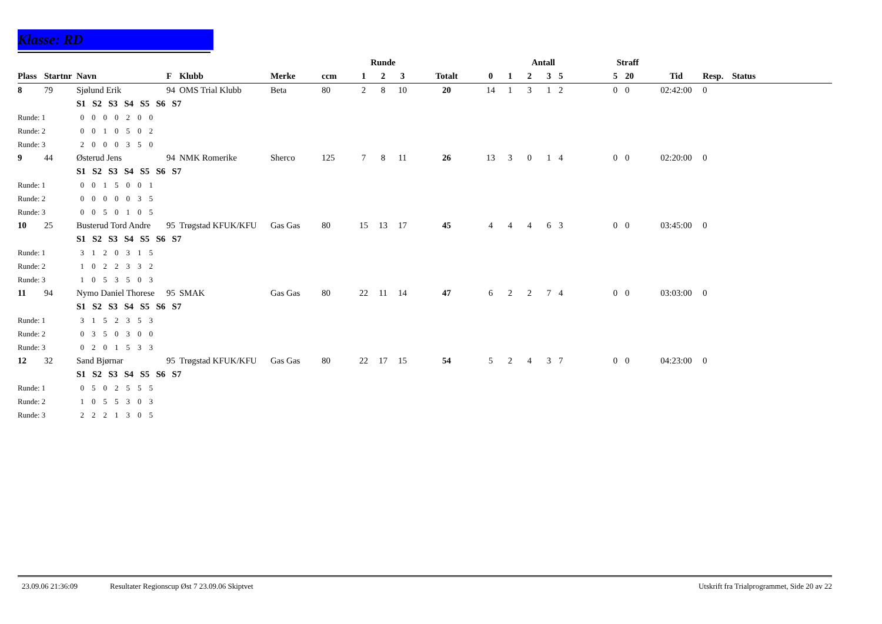Klasse: RD
| | | | | | | | Runde | | | | Antall | | | | | Straff | | | | |
| --- | --- | --- | --- | --- | --- | --- | --- | --- | --- | --- | --- | --- | --- | --- | --- | --- | --- | --- | --- | --- |
| Plass | Startnr | Navn | F | Klubb | Merke | ccm | 1 | 2 | 3 | Totalt | 0 | 1 | 2 | 3 | 5 | 5 | 20 | Tid | Resp. | Status |
| 8 | 79 | Sjølund Erik | 94 | OMS Trial Klubb | Beta | 80 | 2 | 8 | 10 | 20 | 14 | 1 | 3 | 1 | 2 | 0 | 0 | 02:42:00 | 0 | |
| | | S1 S2 S3 S4 S5 S6 S7 | | | | | | | | | | | | | | | | | | |
| Runde: 1 | | 0 0 0 0 2 0 0 | | | | | | | | | | | | | | | | | | |
| Runde: 2 | | 0 0 1 0 5 0 2 | | | | | | | | | | | | | | | | | | |
| Runde: 3 | | 2 0 0 0 3 5 0 | | | | | | | | | | | | | | | | | | |
| 9 | 44 | Østerud Jens | 94 | NMK Romerike | Sherco | 125 | 7 | 8 | 11 | 26 | 13 | 3 | 0 | 1 | 4 | 0 | 0 | 02:20:00 | 0 | |
| | | S1 S2 S3 S4 S5 S6 S7 | | | | | | | | | | | | | | | | | | |
| Runde: 1 | | 0 0 1 5 0 0 1 | | | | | | | | | | | | | | | | | | |
| Runde: 2 | | 0 0 0 0 0 3 5 | | | | | | | | | | | | | | | | | | |
| Runde: 3 | | 0 0 5 0 1 0 5 | | | | | | | | | | | | | | | | | | |
| 10 | 25 | Busterud Tord Andre | 95 | Trøgstad KFUK/KFU | Gas Gas | 80 | 15 | 13 | 17 | 45 | 4 | 4 | 4 | 6 | 3 | 0 | 0 | 03:45:00 | 0 | |
| | | S1 S2 S3 S4 S5 S6 S7 | | | | | | | | | | | | | | | | | | |
| Runde: 1 | | 3 1 2 0 3 1 5 | | | | | | | | | | | | | | | | | | |
| Runde: 2 | | 1 0 2 2 3 3 2 | | | | | | | | | | | | | | | | | | |
| Runde: 3 | | 1 0 5 3 5 0 3 | | | | | | | | | | | | | | | | | | |
| 11 | 94 | Nymo Daniel Thorese | 95 | SMAK | Gas Gas | 80 | 22 | 11 | 14 | 47 | 6 | 2 | 2 | 7 | 4 | 0 | 0 | 03:03:00 | 0 | |
| | | S1 S2 S3 S4 S5 S6 S7 | | | | | | | | | | | | | | | | | | |
| Runde: 1 | | 3 1 5 2 3 5 3 | | | | | | | | | | | | | | | | | | |
| Runde: 2 | | 0 3 5 0 3 0 0 | | | | | | | | | | | | | | | | | | |
| Runde: 3 | | 0 2 0 1 5 3 3 | | | | | | | | | | | | | | | | | | |
| 12 | 32 | Sand Bjørnar | 95 | Trøgstad KFUK/KFU | Gas Gas | 80 | 22 | 17 | 15 | 54 | 5 | 2 | 4 | 3 | 7 | 0 | 0 | 04:23:00 | 0 | |
| | | S1 S2 S3 S4 S5 S6 S7 | | | | | | | | | | | | | | | | | | |
| Runde: 1 | | 0 5 0 2 5 5 5 | | | | | | | | | | | | | | | | | | |
| Runde: 2 | | 1 0 5 5 3 0 3 | | | | | | | | | | | | | | | | | | |
| Runde: 3 | | 2 2 2 1 3 0 5 | | | | | | | | | | | | | | | | | | |
23.09.06 21:36:09 Resultater Regionscup Øst 7 23.09.06 Skiptvet Utskrift fra Trialprogrammet, Side 20 av 22